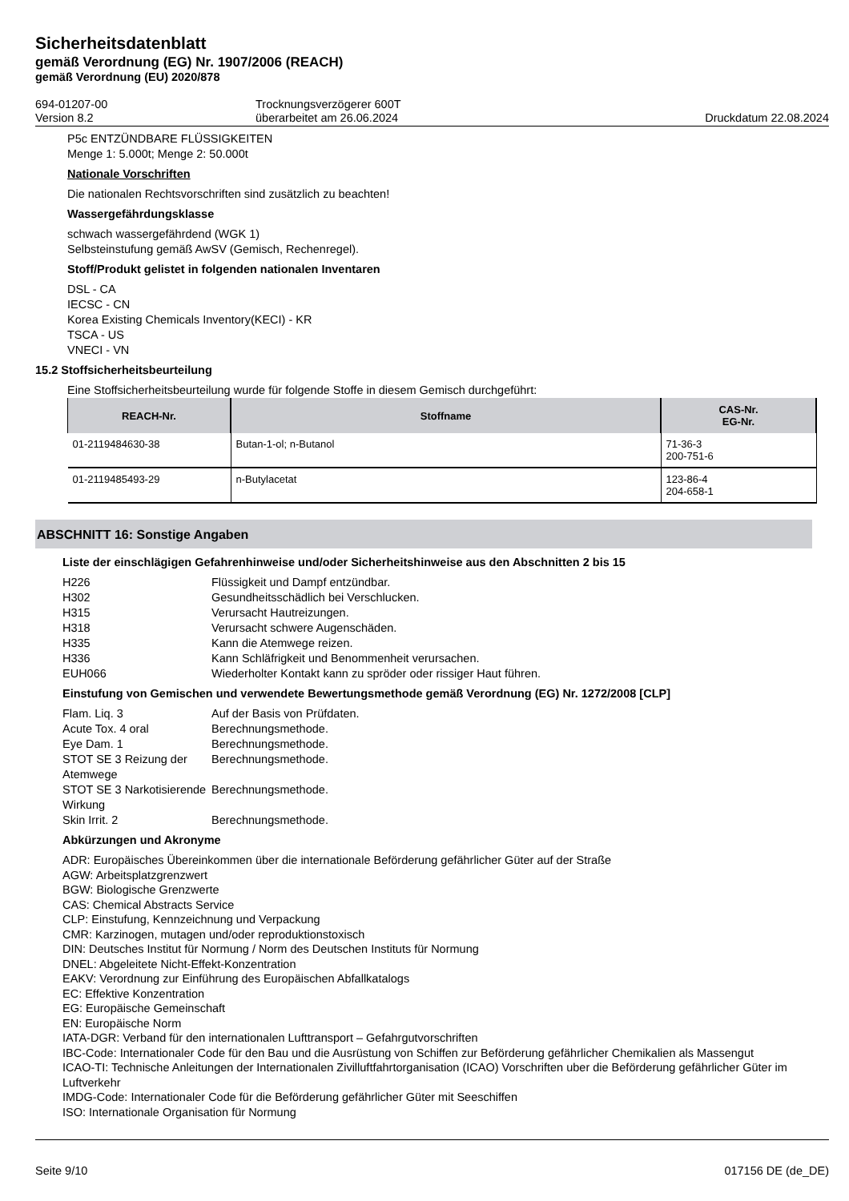Sicherheitsdatenblatt
gemäß Verordnung (EG) Nr. 1907/2006 (REACH)
gemäß Verordnung (EU) 2020/878
694-01207-00
Version 8.2
Trocknungsverzögerer 600T
überarbeitet am 26.06.2024
Druckdatum 22.08.2024
P5c ENTZÜNDBARE FLÜSSIGKEITEN
Menge 1: 5.000t; Menge 2: 50.000t
Nationale Vorschriften
Die nationalen Rechtsvorschriften sind zusätzlich zu beachten!
Wassergefährdungsklasse
schwach wassergefährdend (WGK 1)
Selbsteinstufung gemäß AwSV (Gemisch, Rechenregel).
Stoff/Produkt gelistet in folgenden nationalen Inventaren
DSL - CA
IECSC - CN
Korea Existing Chemicals Inventory(KECI) - KR
TSCA - US
VNECI - VN
15.2 Stoffsicherheitsbeurteilung
Eine Stoffsicherheitsbeurteilung wurde für folgende Stoffe in diesem Gemisch durchgeführt:
| REACH-Nr. | Stoffname | CAS-Nr. EG-Nr. |
| --- | --- | --- |
| 01-2119484630-38 | Butan-1-ol; n-Butanol | 71-36-3 200-751-6 |
| 01-2119485493-29 | n-Butylacetat | 123-86-4 204-658-1 |
ABSCHNITT 16: Sonstige Angaben
Liste der einschlägigen Gefahrenhinweise und/oder Sicherheitshinweise aus den Abschnitten 2 bis 15
H226
Flüssigkeit und Dampf entzündbar.
H302
Gesundheitsschädlich bei Verschlucken.
H315
Verursacht Hautreizungen.
H318
Verursacht schwere Augenschäden.
H335
Kann die Atemwege reizen.
H336
Kann Schläfrigkeit und Benommenheit verursachen.
EUH066
Wiederholter Kontakt kann zu spröder oder rissiger Haut führen.
Einstufung von Gemischen und verwendete Bewertungsmethode gemäß Verordnung (EG) Nr. 1272/2008 [CLP]
Flam. Liq. 3
Auf der Basis von Prüfdaten.
Acute Tox. 4 oral
Berechnungsmethode.
Eye Dam. 1
Berechnungsmethode.
STOT SE 3 Reizung der Atemwege
Berechnungsmethode.
STOT SE 3 Narkotisierende Wirkung
Berechnungsmethode.
Skin Irrit. 2
Berechnungsmethode.
Abkürzungen und Akronyme
ADR: Europäisches Übereinkommen über die internationale Beförderung gefährlicher Güter auf der Straße
AGW: Arbeitsplatzgrenzwert
BGW: Biologische Grenzwerte
CAS: Chemical Abstracts Service
CLP: Einstufung, Kennzeichnung und Verpackung
CMR: Karzinogen, mutagen und/oder reproduktionstoxisch
DIN: Deutsches Institut für Normung / Norm des Deutschen Instituts für Normung
DNEL: Abgeleitete Nicht-Effekt-Konzentration
EAKV: Verordnung zur Einführung des Europäischen Abfallkatalogs
EC: Effektive Konzentration
EG: Europäische Gemeinschaft
EN: Europäische Norm
IATA-DGR: Verband für den internationalen Lufttransport – Gefahrgutvorschriften
IBC-Code: Internationaler Code für den Bau und die Ausrüstung von Schiffen zur Beförderung gefährlicher Chemikalien als Massengut
ICAO-TI: Technische Anleitungen der Internationalen Zivilluftfahrtorganisation (ICAO) Vorschriften uber die Beförderung gefährlicher Güter im Luftverkehr
IMDG-Code: Internationaler Code für die Beförderung gefährlicher Güter mit Seeschiffen
ISO: Internationale Organisation für Normung
Seite 9/10 017156 DE (de_DE)